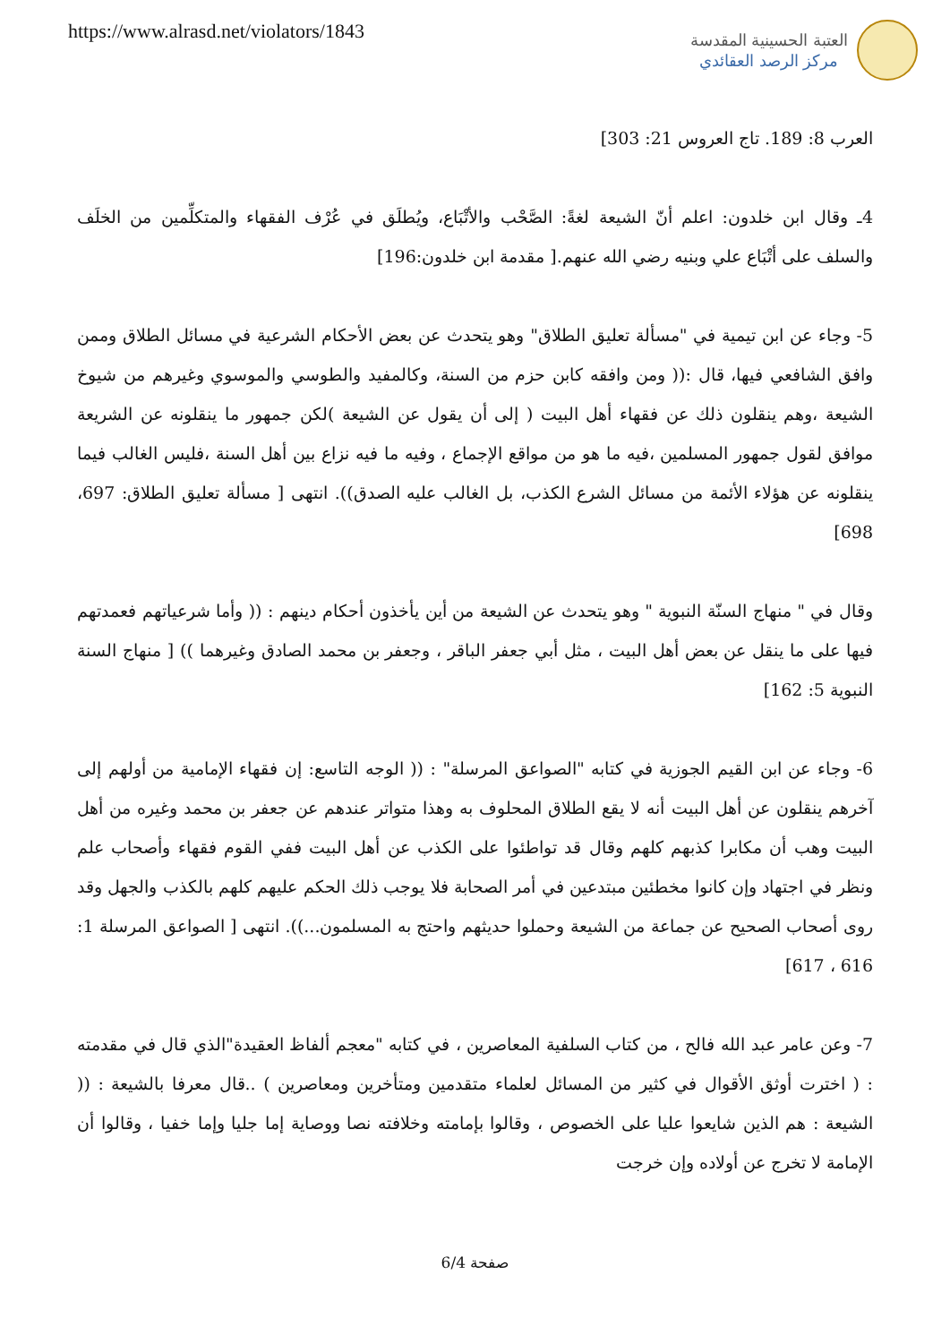https://www.alrasd.net/violators/1843
العتبة الحسينية المقدسة
مركز الرصد العقائدي
العرب 8: 189. تاج العروس 21: 303]
4ـ وقال ابن خلدون: اعلم أنّ الشيعة لغةً: الصَّحْب والأتْبَاع، ويُطلَق في عُرْف الفقهاء والمتكلِّمين من الخلَف والسلف على أتْبَاع علي وبنيه رضي الله عنهم.[ مقدمة ابن خلدون:196]
5- وجاء عن ابن تيمية في "مسألة تعليق الطلاق" وهو يتحدث عن بعض الأحكام الشرعية في مسائل الطلاق وممن وافق الشافعي فيها، قال :(( ومن وافقه كابن حزم من السنة، وكالمفيد والطوسي والموسوي وغيرهم من شيوخ الشيعة ،وهم ينقلون ذلك عن فقهاء أهل البيت ( إلى أن يقول عن الشيعة )لكن جمهور ما ينقلونه عن الشريعة موافق لقول جمهور المسلمين ،فيه ما هو من مواقع الإجماع ، وفيه ما فيه نزاع بين أهل السنة ،فليس الغالب فيما ينقلونه عن هؤلاء الأئمة من مسائل الشرع الكذب، بل الغالب عليه الصدق)). انتهى [ مسألة تعليق الطلاق: 697، 698]
وقال في " منهاج السنّة النبوية " وهو يتحدث عن الشيعة من أين يأخذون أحكام دينهم : (( وأما شرعياتهم فعمدتهم فيها على ما ينقل عن بعض أهل البيت ، مثل أبي جعفر الباقر ، وجعفر بن محمد الصادق وغيرهما )) [ منهاج السنة النبوية 5: 162]
6- وجاء عن ابن القيم الجوزية في كتابه "الصواعق المرسلة" : (( الوجه التاسع: إن فقهاء الإمامية من أولهم إلى آخرهم ينقلون عن أهل البيت أنه لا يقع الطلاق المحلوف به وهذا متواتر عندهم عن جعفر بن محمد وغيره من أهل البيت وهب أن مكابرا كذبهم كلهم وقال قد تواطئوا على الكذب عن أهل البيت ففي القوم فقهاء وأصحاب علم ونظر في اجتهاد وإن كانوا مخطئين مبتدعين في أمر الصحابة فلا يوجب ذلك الحكم عليهم كلهم بالكذب والجهل وقد روى أصحاب الصحيح عن جماعة من الشيعة وحملوا حديثهم واحتج به المسلمون...)). انتهى [ الصواعق المرسلة 1: 616 ، 617]
7- وعن عامر عبد الله فالح ، من كتاب السلفية المعاصرين ، في كتابه "معجم ألفاظ العقيدة"الذي قال في مقدمته : ( اخترت أوثق الأقوال في كثير من المسائل لعلماء متقدمين ومتأخرين ومعاصرين ) ..قال معرفا بالشيعة : (( الشيعة : هم الذين شايعوا عليا على الخصوص ، وقالوا بإمامته وخلافته نصا ووصاية إما جليا وإما خفيا ، وقالوا أن الإمامة لا تخرج عن أولاده وإن خرجت
صفحة 6/4